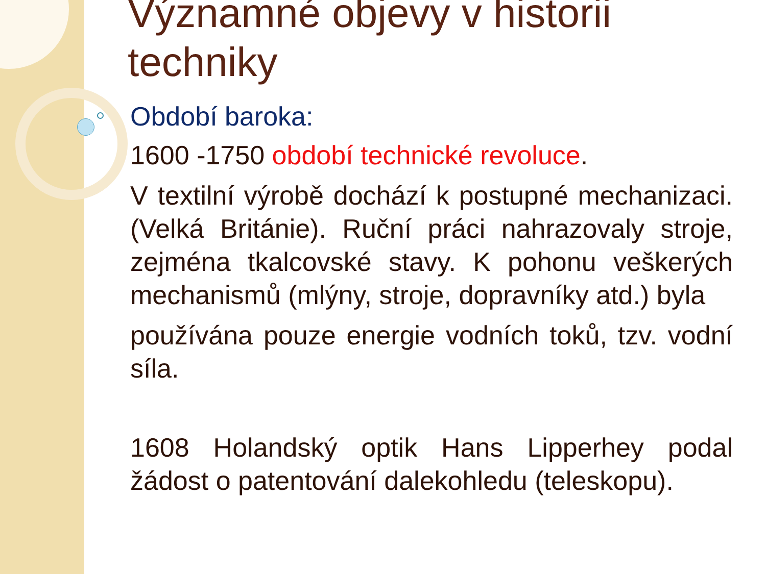Významné objevy v historii techniky
Období baroka:
1600 -1750 období technické revoluce.
V textilní výrobě dochází k postupné mechanizaci. (Velká Británie). Ruční práci nahrazovaly stroje, zejména tkalcovské stavy. K pohonu veškerých mechanismů (mlýny, stroje, dopravníky atd.) byla
používána pouze energie vodních toků, tzv. vodní síla.
1608 Holandský optik Hans Lipperhey podal žádost o patentování dalekohledu (teleskopu).